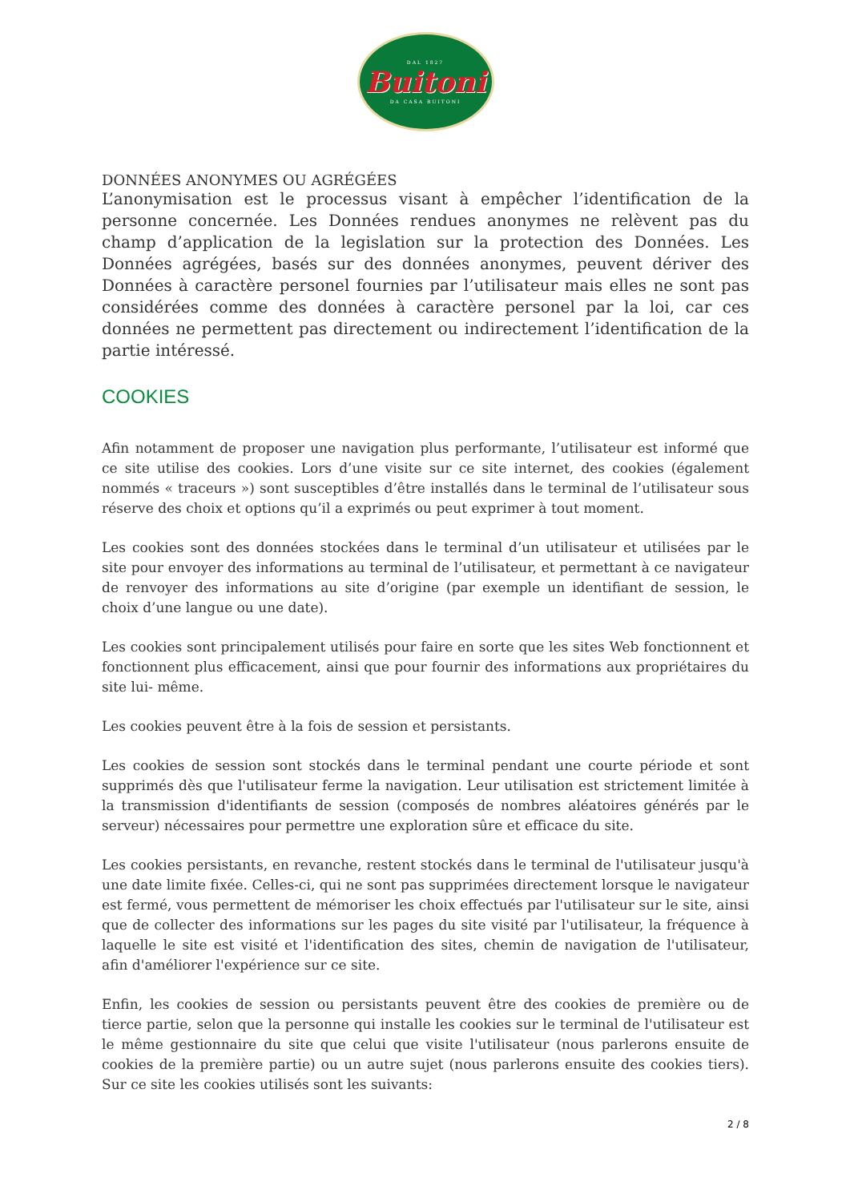DAL 1827
Buitoni
DA CASA BUITONI
DONNÉES ANONYMES OU AGRÉGÉES
L’anonymisation est le processus visant à empêcher l’identification de la personne concernée. Les Données rendues anonymes ne relèvent pas du champ d’application de la legislation sur la protection des Données. Les Données agrégées, basés sur des données anonymes, peuvent dériver des Données à caractère personel fournies par l’utilisateur mais elles ne sont pas considérées comme des données à caractère personel par la loi, car ces données ne permettent pas directement ou indirectement l’identification de la partie intéressé.
COOKIES
Afin notamment de proposer une navigation plus performante, l’utilisateur est informé que ce site utilise des cookies. Lors d’une visite sur ce site internet, des cookies (également nommés « traceurs ») sont susceptibles d’être installés dans le terminal de l’utilisateur sous réserve des choix et options qu’il a exprimés ou peut exprimer à tout moment.
Les cookies sont des données stockées dans le terminal d’un utilisateur et utilisées par le site pour envoyer des informations au terminal de l’utilisateur, et permettant à ce navigateur de renvoyer des informations au site d’origine (par exemple un identifiant de session, le choix d’une langue ou une date).
Les cookies sont principalement utilisés pour faire en sorte que les sites Web fonctionnent et fonctionnent plus efficacement, ainsi que pour fournir des informations aux propriétaires du site lui- même.
Les cookies peuvent être à la fois de session et persistants.
Les cookies de session sont stockés dans le terminal pendant une courte période et sont supprimés dès que l'utilisateur ferme la navigation. Leur utilisation est strictement limitée à la transmission d'identifiants de session (composés de nombres aléatoires générés par le serveur) nécessaires pour permettre une exploration sûre et efficace du site.
Les cookies persistants, en revanche, restent stockés dans le terminal de l'utilisateur jusqu'à une date limite fixée. Celles-ci, qui ne sont pas supprimées directement lorsque le navigateur est fermé, vous permettent de mémoriser les choix effectués par l'utilisateur sur le site, ainsi que de collecter des informations sur les pages du site visité par l'utilisateur, la fréquence à laquelle le site est visité et l'identification des sites, chemin de navigation de l'utilisateur, afin d'améliorer l'expérience sur ce site.
Enfin, les cookies de session ou persistants peuvent être des cookies de première ou de tierce partie, selon que la personne qui installe les cookies sur le terminal de l'utilisateur est le même gestionnaire du site que celui que visite l'utilisateur (nous parlerons ensuite de cookies de la première partie) ou un autre sujet (nous parlerons ensuite des cookies tiers). Sur ce site les cookies utilisés sont les suivants:
2 / 8